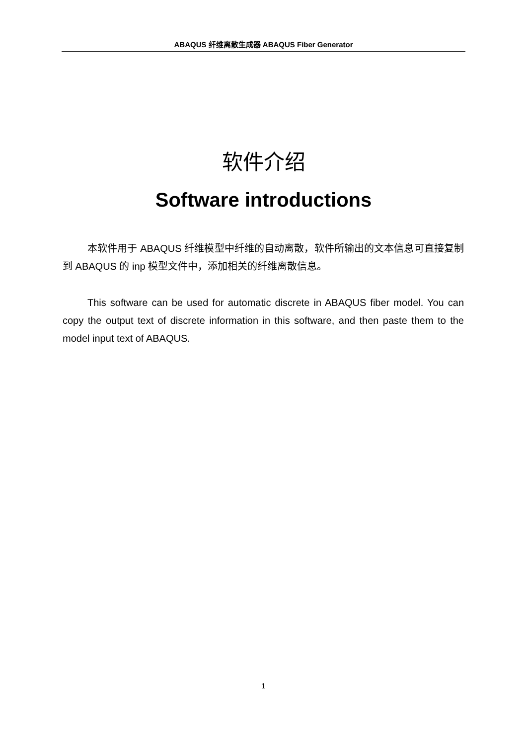ABAQUS 纤维离散生成器 ABAQUS Fiber Generator
软件介绍
Software introductions
本软件用于 ABAQUS 纤维模型中纤维的自动离散，软件所输出的文本信息可直接复制到 ABAQUS 的 inp 模型文件中，添加相关的纤维离散信息。
This software can be used for automatic discrete in ABAQUS fiber model. You can copy the output text of discrete information in this software, and then paste them to the model input text of ABAQUS.
1